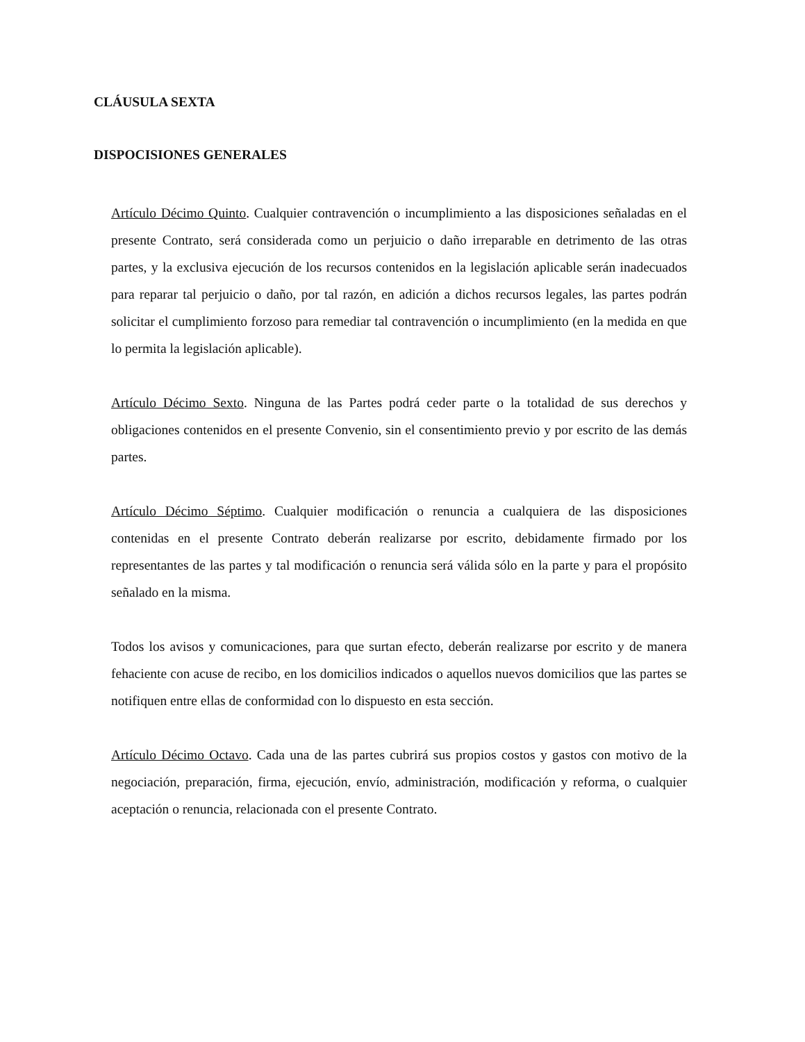CLÁUSULA SEXTA
DISPOCISIONES GENERALES
Artículo Décimo Quinto. Cualquier contravención o incumplimiento a las disposiciones señaladas en el presente Contrato, será considerada como un perjuicio o daño irreparable en detrimento de las otras partes, y la exclusiva ejecución de los recursos contenidos en la legislación aplicable serán inadecuados para reparar tal perjuicio o daño, por tal razón, en adición a dichos recursos legales, las partes podrán solicitar el cumplimiento forzoso para remediar tal contravención o incumplimiento (en la medida en que lo permita la legislación aplicable).
Artículo Décimo Sexto. Ninguna de las Partes podrá ceder parte o la totalidad de sus derechos y obligaciones contenidos en el presente Convenio, sin el consentimiento previo y por escrito de las demás partes.
Artículo Décimo Séptimo. Cualquier modificación o renuncia a cualquiera de las disposiciones contenidas en el presente Contrato deberán realizarse por escrito, debidamente firmado por los representantes de las partes y tal modificación o renuncia será válida sólo en la parte y para el propósito señalado en la misma.
Todos los avisos y comunicaciones, para que surtan efecto, deberán realizarse por escrito y de manera fehaciente con acuse de recibo, en los domicilios indicados o aquellos nuevos domicilios que las partes se notifiquen entre ellas de conformidad con lo dispuesto en esta sección.
Artículo Décimo Octavo. Cada una de las partes cubrirá sus propios costos y gastos con motivo de la negociación, preparación, firma, ejecución, envío, administración, modificación y reforma, o cualquier aceptación o renuncia, relacionada con el presente Contrato.